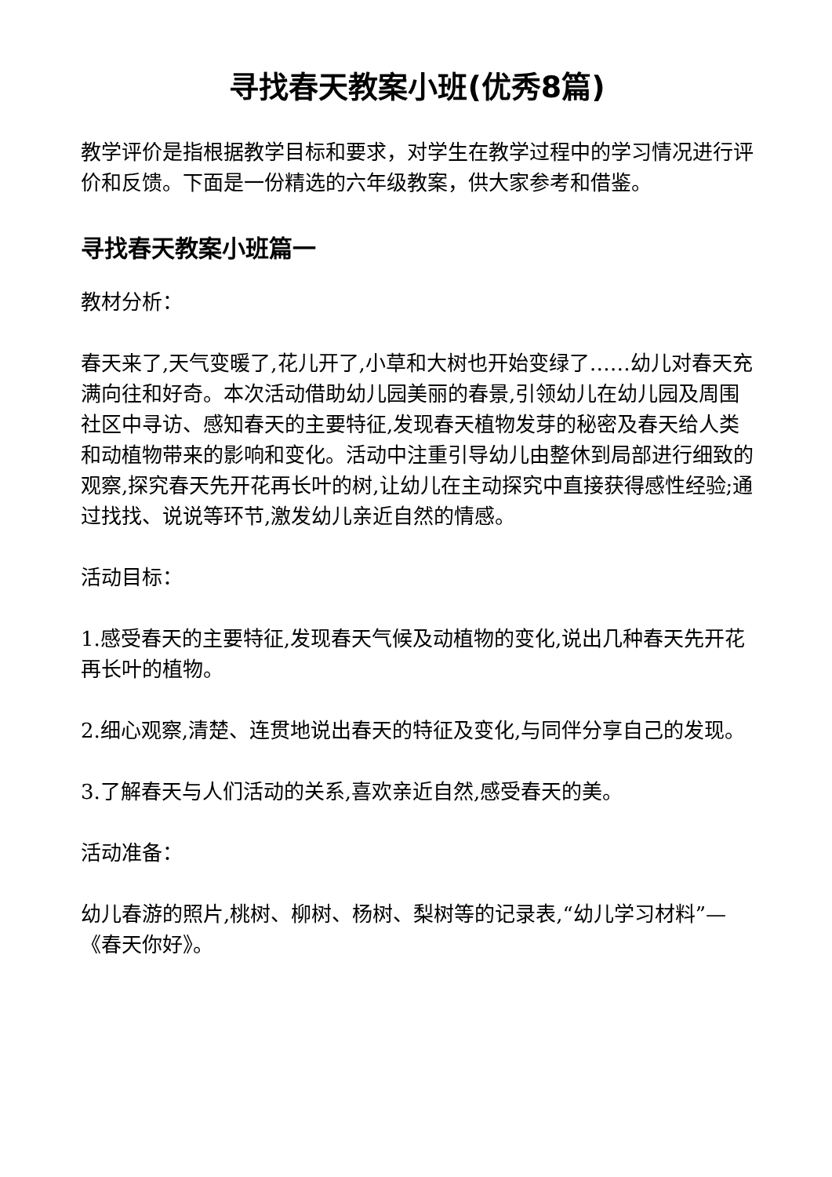寻找春天教案小班(优秀8篇)
教学评价是指根据教学目标和要求，对学生在教学过程中的学习情况进行评价和反馈。下面是一份精选的六年级教案，供大家参考和借鉴。
寻找春天教案小班篇一
教材分析：
春天来了,天气变暖了,花儿开了,小草和大树也开始变绿了……幼儿对春天充满向往和好奇。本次活动借助幼儿园美丽的春景,引领幼儿在幼儿园及周围社区中寻访、感知春天的主要特征,发现春天植物发芽的秘密及春天给人类和动植物带来的影响和变化。活动中注重引导幼儿由整休到局部进行细致的观察,探究春天先开花再长叶的树,让幼儿在主动探究中直接获得感性经验;通过找找、说说等环节,激发幼儿亲近自然的情感。
活动目标：
1.感受春天的主要特征,发现春天气候及动植物的变化,说出几种春天先开花再长叶的植物。
2.细心观察,清楚、连贯地说出春天的特征及变化,与同伴分享自己的发现。
3.了解春天与人们活动的关系,喜欢亲近自然,感受春天的美。
活动准备：
幼儿春游的照片,桃树、柳树、杨树、梨树等的记录表,“幼儿学习材料”—《春天你好》。